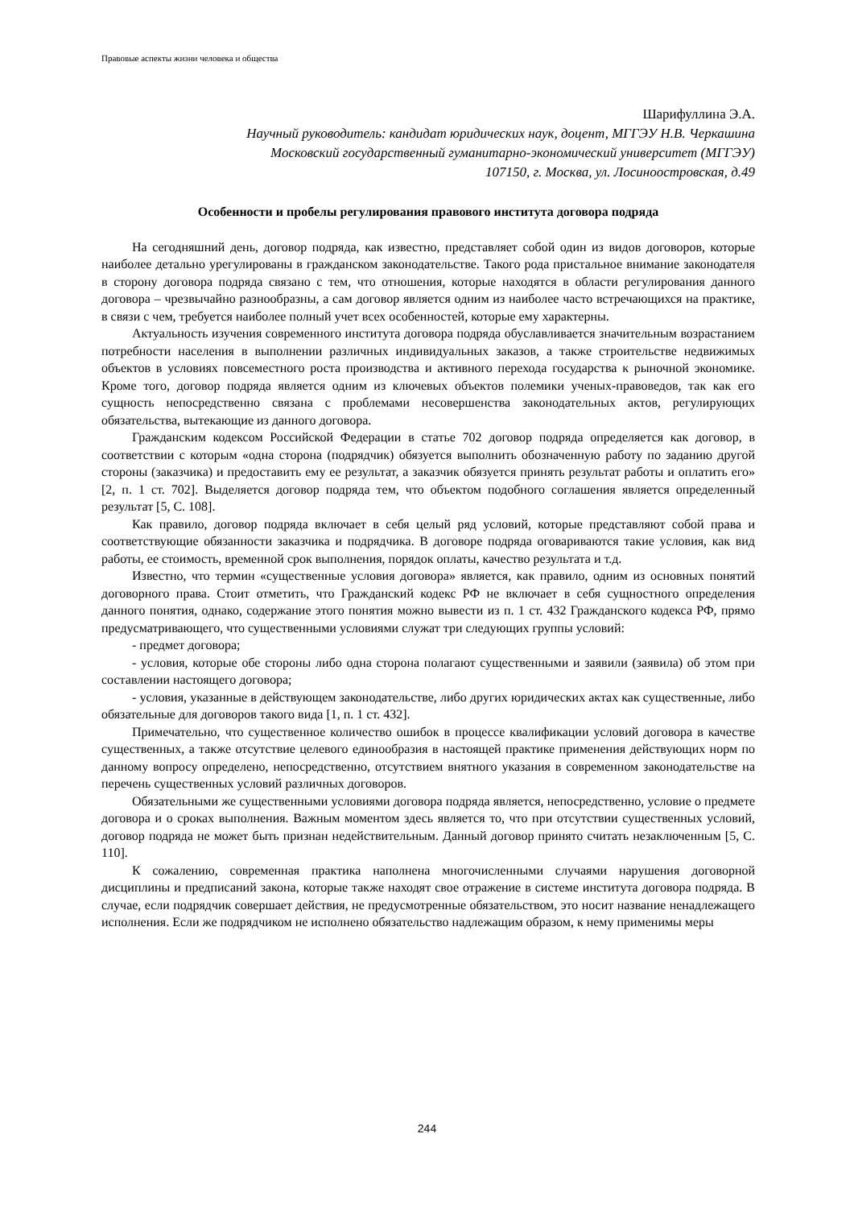Правовые аспекты жизни человека и общества
Шарифуллина Э.А.
Научный руководитель: кандидат юридических наук, доцент, МГГЭУ Н.В. Черкашина
Московский государственный гуманитарно-экономический университет (МГГЭУ)
107150, г. Москва, ул. Лосиноостровская, д.49
Особенности и пробелы регулирования правового института договора подряда
На сегодняшний день, договор подряда, как известно, представляет собой один из видов договоров, которые наиболее детально урегулированы в гражданском законодательстве. Такого рода пристальное внимание законодателя в сторону договора подряда связано с тем, что отношения, которые находятся в области регулирования данного договора – чрезвычайно разнообразны, а сам договор является одним из наиболее часто встречающихся на практике, в связи с чем, требуется наиболее полный учет всех особенностей, которые ему характерны.
Актуальность изучения современного института договора подряда обуславливается значительным возрастанием потребности населения в выполнении различных индивидуальных заказов, а также строительстве недвижимых объектов в условиях повсеместного роста производства и активного перехода государства к рыночной экономике. Кроме того, договор подряда является одним из ключевых объектов полемики ученых-правоведов, так как его сущность непосредственно связана с проблемами несовершенства законодательных актов, регулирующих обязательства, вытекающие из данного договора.
Гражданским кодексом Российской Федерации в статье 702 договор подряда определяется как договор, в соответствии с которым «одна сторона (подрядчик) обязуется выполнить обозначенную работу по заданию другой стороны (заказчика) и предоставить ему ее результат, а заказчик обязуется принять результат работы и оплатить его» [2, п. 1 ст. 702]. Выделяется договор подряда тем, что объектом подобного соглашения является определенный результат [5, С. 108].
Как правило, договор подряда включает в себя целый ряд условий, которые представляют собой права и соответствующие обязанности заказчика и подрядчика. В договоре подряда оговариваются такие условия, как вид работы, ее стоимость, временной срок выполнения, порядок оплаты, качество результата и т.д.
Известно, что термин «существенные условия договора» является, как правило, одним из основных понятий договорного права. Стоит отметить, что Гражданский кодекс РФ не включает в себя сущностного определения данного понятия, однако, содержание этого понятия можно вывести из п. 1 ст. 432 Гражданского кодекса РФ, прямо предусматривающего, что существенными условиями служат три следующих группы условий:
- предмет договора;
- условия, которые обе стороны либо одна сторона полагают существенными и заявили (заявила) об этом при составлении настоящего договора;
- условия, указанные в действующем законодательстве, либо других юридических актах как существенные, либо обязательные для договоров такого вида [1, п. 1 ст. 432].
Примечательно, что существенное количество ошибок в процессе квалификации условий договора в качестве существенных, а также отсутствие целевого единообразия в настоящей практике применения действующих норм по данному вопросу определено, непосредственно, отсутствием внятного указания в современном законодательстве на перечень существенных условий различных договоров.
Обязательными же существенными условиями договора подряда является, непосредственно, условие о предмете договора и о сроках выполнения. Важным моментом здесь является то, что при отсутствии существенных условий, договор подряда не может быть признан недействительным. Данный договор принято считать незаключенным [5, С. 110].
К сожалению, современная практика наполнена многочисленными случаями нарушения договорной дисциплины и предписаний закона, которые также находят свое отражение в системе института договора подряда. В случае, если подрядчик совершает действия, не предусмотренные обязательством, это носит название ненадлежащего исполнения. Если же подрядчиком не исполнено обязательство надлежащим образом, к нему применимы меры
244